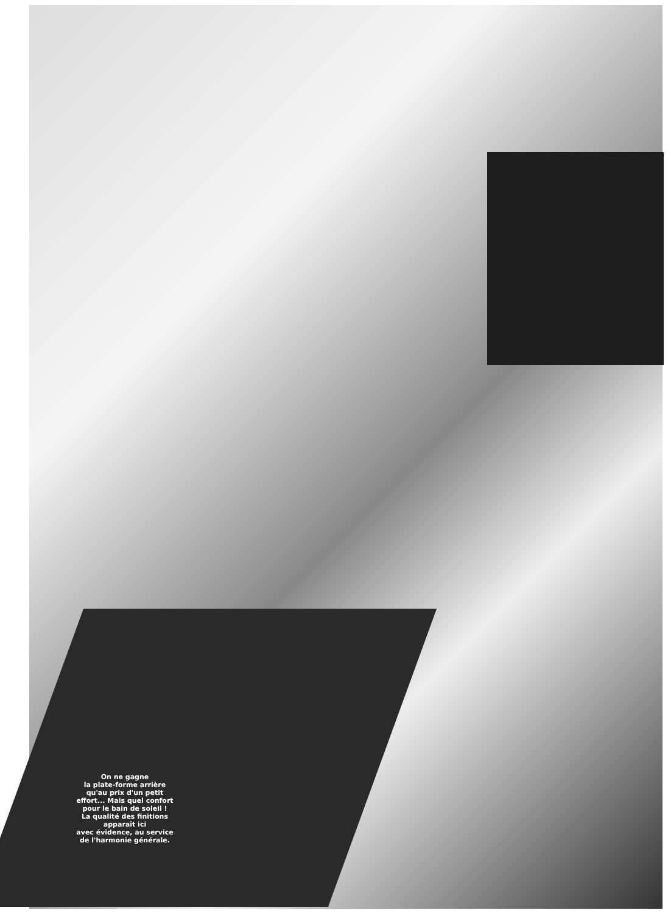On ne gagne
la plate-forme arrière
qu'au prix d'un petit
effort... Mais quel confort
pour le bain de soleil !
La qualité des finitions
apparaît ici
avec évidence, au service
de l'harmonie générale.